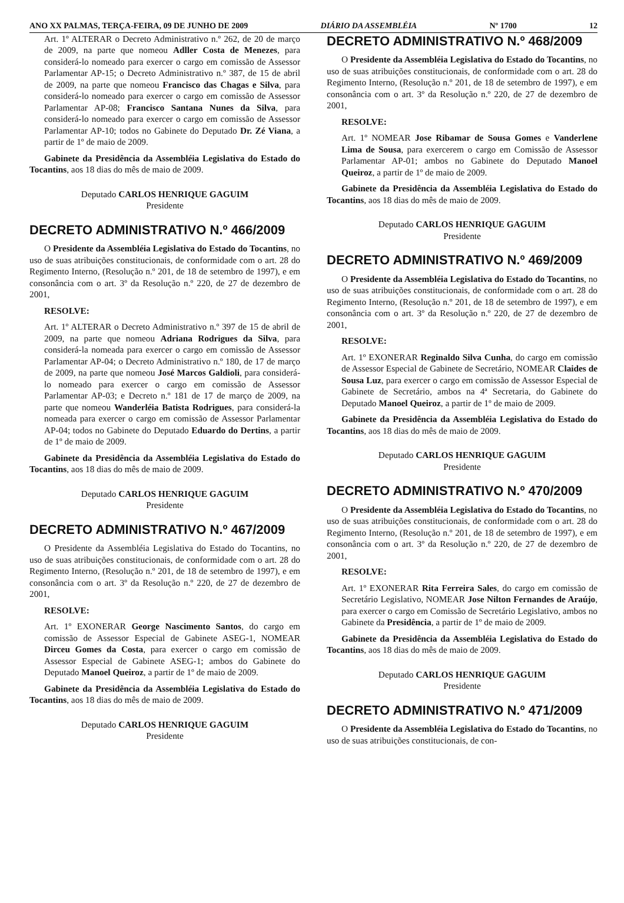ANO XX PALMAS, TERÇA-FEIRA, 09 DE JUNHO DE 2009 DIÁRIO DA ASSEMBLÉIA Nº 1700 12
Art. 1º ALTERAR o Decreto Administrativo n.º 262, de 20 de março de 2009, na parte que nomeou Adller Costa de Menezes, para considerá-lo nomeado para exercer o cargo em comissão de Assessor Parlamentar AP-15; o Decreto Administrativo n.º 387, de 15 de abril de 2009, na parte que nomeou Francisco das Chagas e Silva, para considerá-lo nomeado para exercer o cargo em comissão de Assessor Parlamentar AP-08; Francisco Santana Nunes da Silva, para considerá-lo nomeado para exercer o cargo em comissão de Assessor Parlamentar AP-10; todos no Gabinete do Deputado Dr. Zé Viana, a partir de 1º de maio de 2009.
Gabinete da Presidência da Assembléia Legislativa do Estado do Tocantins, aos 18 dias do mês de maio de 2009.
Deputado CARLOS HENRIQUE GAGUIM
Presidente
DECRETO ADMINISTRATIVO N.º 466/2009
O Presidente da Assembléia Legislativa do Estado do Tocantins, no uso de suas atribuições constitucionais, de conformidade com o art. 28 do Regimento Interno, (Resolução n.º 201, de 18 de setembro de 1997), e em consonância com o art. 3º da Resolução n.º 220, de 27 de dezembro de 2001,
RESOLVE:
Art. 1º ALTERAR o Decreto Administrativo n.º 397 de 15 de abril de 2009, na parte que nomeou Adriana Rodrigues da Silva, para considerá-la nomeada para exercer o cargo em comissão de Assessor Parlamentar AP-04; o Decreto Administrativo n.º 180, de 17 de março de 2009, na parte que nomeou José Marcos Galdioli, para considerá-lo nomeado para exercer o cargo em comissão de Assessor Parlamentar AP-03; e Decreto n.º 181 de 17 de março de 2009, na parte que nomeou Wanderléia Batista Rodrigues, para considerá-la nomeada para exercer o cargo em comissão de Assessor Parlamentar AP-04; todos no Gabinete do Deputado Eduardo do Dertins, a partir de 1º de maio de 2009.
Gabinete da Presidência da Assembléia Legislativa do Estado do Tocantins, aos 18 dias do mês de maio de 2009.
Deputado CARLOS HENRIQUE GAGUIM
Presidente
DECRETO ADMINISTRATIVO N.º 467/2009
O Presidente da Assembléia Legislativa do Estado do Tocantins, no uso de suas atribuições constitucionais, de conformidade com o art. 28 do Regimento Interno, (Resolução n.º 201, de 18 de setembro de 1997), e em consonância com o art. 3º da Resolução n.º 220, de 27 de dezembro de 2001,
RESOLVE:
Art. 1º EXONERAR George Nascimento Santos, do cargo em comissão de Assessor Especial de Gabinete ASEG-1, NOMEAR Dirceu Gomes da Costa, para exercer o cargo em comissão de Assessor Especial de Gabinete ASEG-1; ambos do Gabinete do Deputado Manoel Queiroz, a partir de 1º de maio de 2009.
Gabinete da Presidência da Assembléia Legislativa do Estado do Tocantins, aos 18 dias do mês de maio de 2009.
Deputado CARLOS HENRIQUE GAGUIM
Presidente
DECRETO ADMINISTRATIVO N.º 468/2009
O Presidente da Assembléia Legislativa do Estado do Tocantins, no uso de suas atribuições constitucionais, de conformidade com o art. 28 do Regimento Interno, (Resolução n.º 201, de 18 de setembro de 1997), e em consonância com o art. 3º da Resolução n.º 220, de 27 de dezembro de 2001,
RESOLVE:
Art. 1º NOMEAR Jose Ribamar de Sousa Gomes e Vanderlene Lima de Sousa, para exercerem o cargo em Comissão de Assessor Parlamentar AP-01; ambos no Gabinete do Deputado Manoel Queiroz, a partir de 1º de maio de 2009.
Gabinete da Presidência da Assembléia Legislativa do Estado do Tocantins, aos 18 dias do mês de maio de 2009.
Deputado CARLOS HENRIQUE GAGUIM
Presidente
DECRETO ADMINISTRATIVO N.º 469/2009
O Presidente da Assembléia Legislativa do Estado do Tocantins, no uso de suas atribuições constitucionais, de conformidade com o art. 28 do Regimento Interno, (Resolução n.º 201, de 18 de setembro de 1997), e em consonância com o art. 3º da Resolução n.º 220, de 27 de dezembro de 2001,
RESOLVE:
Art. 1º EXONERAR Reginaldo Silva Cunha, do cargo em comissão de Assessor Especial de Gabinete de Secretário, NOMEAR Claides de Sousa Luz, para exercer o cargo em comissão de Assessor Especial de Gabinete de Secretário, ambos na 4ª Secretaria, do Gabinete do Deputado Manoel Queiroz, a partir de 1º de maio de 2009.
Gabinete da Presidência da Assembléia Legislativa do Estado do Tocantins, aos 18 dias do mês de maio de 2009.
Deputado CARLOS HENRIQUE GAGUIM
Presidente
DECRETO ADMINISTRATIVO N.º 470/2009
O Presidente da Assembléia Legislativa do Estado do Tocantins, no uso de suas atribuições constitucionais, de conformidade com o art. 28 do Regimento Interno, (Resolução n.º 201, de 18 de setembro de 1997), e em consonância com o art. 3º da Resolução n.º 220, de 27 de dezembro de 2001,
RESOLVE:
Art. 1º EXONERAR Rita Ferreira Sales, do cargo em comissão de Secretário Legislativo, NOMEAR Jose Nilton Fernandes de Araújo, para exercer o cargo em Comissão de Secretário Legislativo, ambos no Gabinete da Presidência, a partir de 1º de maio de 2009.
Gabinete da Presidência da Assembléia Legislativa do Estado do Tocantins, aos 18 dias do mês de maio de 2009.
Deputado CARLOS HENRIQUE GAGUIM
Presidente
DECRETO ADMINISTRATIVO N.º 471/2009
O Presidente da Assembléia Legislativa do Estado do Tocantins, no uso de suas atribuições constitucionais, de con-